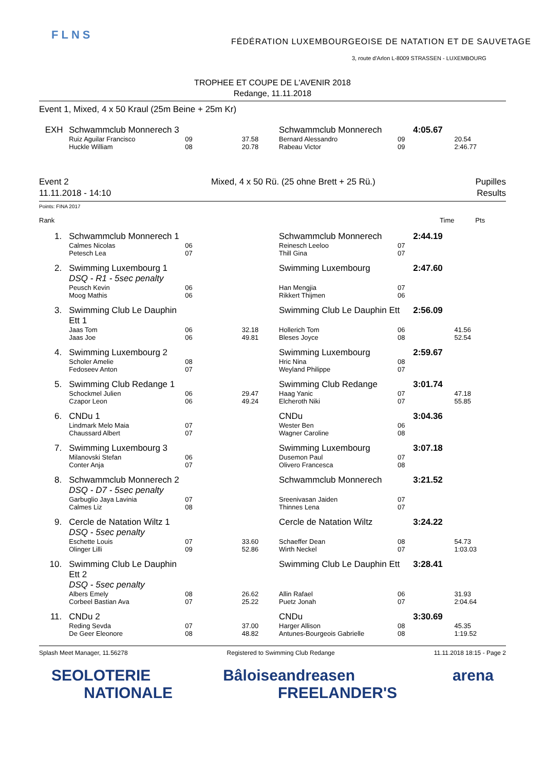FLNS
FÉDÉRATION LUXEMBOURGEOISE DE NATATION ET DE SAUVETAGE
3, route d'Arlon L-8009 STRASSEN - LUXEMBOURG
TROPHEE ET COUPE DE L'AVENIR 2018
Redange, 11.11.2018
Event 1, Mixed, 4 x 50 Kraul (25m Beine + 25m Kr)
| EXH | Schwammclub Monnerech 3 | | | Schwammclub Monnerech | | 4:05.67 | |
| | Ruiz Aguilar Francisco | 09 | 37.58 | Bernard Alessandro | 09 | | 20.54 |
| | Huckle William | 08 | 20.78 | Rabeau Victor | 09 | | 2:46.77 |
Event 2
11.11.2018 - 14:10
Mixed, 4 x 50 Rü. (25 ohne Brett + 25 Rü.)
Pupilles
Results
Points: FINA 2017
| Rank | | | | | | Time | Pts |
| 1. | Schwammclub Monnerech 1 | | | Schwammclub Monnerech | | 2:44.19 | |
| | Calmes Nicolas | 06 | | Reinesch Leeloo | 07 | | |
| | Petesch Lea | 07 | | Thill Gina | 07 | | |
| 2. | Swimming Luxembourg 1 | | | Swimming Luxembourg | | 2:47.60 | |
| | DSQ - R1 - 5sec penalty | | | | | | |
| | Peusch Kevin | 06 | | Han Mengjia | 07 | | |
| | Moog Mathis | 06 | | Rikkert Thijmen | 06 | | |
| 3. | Swimming Club Le Dauphin Ett 1 | | | Swimming Club Le Dauphin Ett | | 2:56.09 | |
| | Jaas Tom | 06 | 32.18 | Hollerich Tom | 06 | | 41.56 |
| | Jaas Joe | 06 | 49.81 | Bleses Joyce | 08 | | 52.54 |
| 4. | Swimming Luxembourg 2 | | | Swimming Luxembourg | | 2:59.67 | |
| | Scholer Amelie | 08 | | Hric Nina | 08 | | |
| | Fedoseev Anton | 07 | | Weyland Philippe | 07 | | |
| 5. | Swimming Club Redange 1 | | | Swimming Club Redange | | 3:01.74 | |
| | Schockmel Julien | 06 | 29.47 | Haag Yanic | 07 | | 47.18 |
| | Czapor Leon | 06 | 49.24 | Elcheroth Niki | 07 | | 55.85 |
| 6. | CNDu 1 | | | CNDu | | 3:04.36 | |
| | Lindmark Melo Maia | 07 | | Wester Ben | 06 | | |
| | Chaussard Albert | 07 | | Wagner Caroline | 08 | | |
| 7. | Swimming Luxembourg 3 | | | Swimming Luxembourg | | 3:07.18 | |
| | Milanovski Stefan | 06 | | Dusemon Paul | 07 | | |
| | Conter Anja | 07 | | Olivero Francesca | 08 | | |
| 8. | Schwammclub Monnerech 2 | | | Schwammclub Monnerech | | 3:21.52 | |
| | DSQ - D7 - 5sec penalty | | | | | | |
| | Garbuglio Jaya Lavinia | 07 | | Sreenivasan Jaiden | 07 | | |
| | Calmes Liz | 08 | | Thinnes Lena | 07 | | |
| 9. | Cercle de Natation Wiltz 1 | | | Cercle de Natation Wiltz | | 3:24.22 | |
| | DSQ - 5sec penalty | | | | | | |
| | Eschette Louis | 07 | 33.60 | Schaeffer Dean | 08 | | 54.73 |
| | Olinger Lilli | 09 | 52.86 | Wirth Neckel | 07 | | 1:03.03 |
| 10. | Swimming Club Le Dauphin Ett 2 | | | Swimming Club Le Dauphin Ett | | 3:28.41 | |
| | DSQ - 5sec penalty | | | | | | |
| | Albers Emely | 08 | 26.62 | Allin Rafael | 06 | | 31.93 |
| | Corbeel Bastian Ava | 07 | 25.22 | Puetz Jonah | 07 | | 2:04.64 |
| 11. | CNDu 2 | | | CNDu | | 3:30.69 | |
| | Reding Sevda | 07 | 37.00 | Harger Allison | 08 | | 45.35 |
| | De Geer Eleonore | 08 | 48.82 | Antunes-Bourgeois Gabrielle | 08 | | 1:19.52 |
Splash Meet Manager, 11.56278 Registered to Swimming Club Redange 11.11.2018 18:15 - Page 2
SEO LOTERIE NATIONALE Bâloise andreasen FREELANDER'S arena